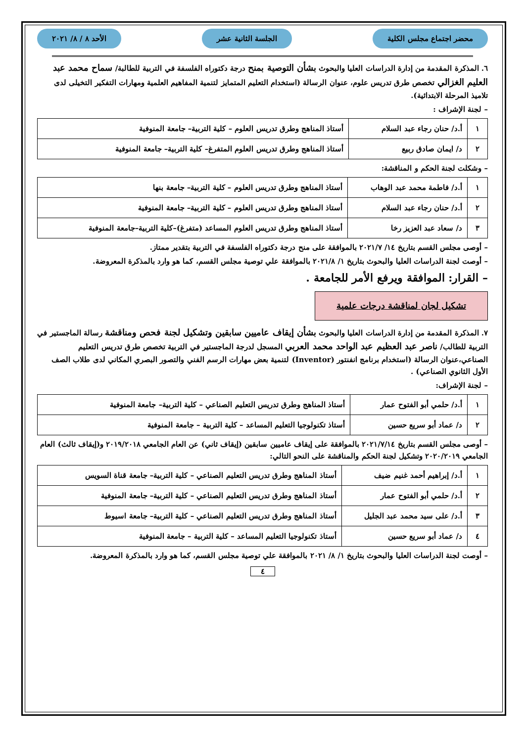محضر اجتماع مجلس الكلية الجلسة الثانية عشر الأحد ٨ / ٨/ ٢٠٢١
٦. المذكرة المقدمة من إدارة الدراسات العليا والبحوث بشأن التوصية بمنح درجة دكتوراه الفلسفة في التربية للطالبة/ سماح محمد عبد العليم الغزالي تخصص طرق تدريس علوم، عنوان الرسالة (استخدام التعليم المتمايز لتنمية المفاهيم العلمية ومهارات التفكير التخيلى لدى تلاميذ المرحلة الابتدائية).
– لجنة الإشراف :
| ١ | أ.د/ حنان رجاء عبد السلام | أستاذ المناهج وطرق تدريس العلوم – كلية التربية– جامعة المنوفية |
| ٢ | د/ ايمان صادق ربيع | أستاذ المناهج وطرق تدريس العلوم المتفرغ– كلية التربية– جامعة المنوفية |
– وشكلت لجنة الحكم و المناقشة:
| ١ | أ.د/ فاطمة محمد عبد الوهاب | أستاذ المناهج وطرق تدريس العلوم – كلية التربية– جامعة بنها |
| ٢ | أ.د/ حنان رجاء عبد السلام | أستاذ المناهج وطرق تدريس العلوم – كلية التربية– جامعة المنوفية |
| ٣ | د/ سعاد عبد العزيز رخا | أستاذ المناهج وطرق تدريس العلوم المساعد (متفرغ)–كلية التربية–جامعة المنوفية |
– أوصى مجلس القسم بتاريخ ١٤/ ٢٠٢١/٧ بالموافقة على منح درجة دكتوراه الفلسفة في التربية بتقدير ممتاز.
– أوصت لجنة الدراسات العليا والبحوث بتاريخ ١/ ٢٠٢١/٨ بالموافقة علي توصية مجلس القسم، كما هو وارد بالمذكرة المعروضة.
– القرار: الموافقة ويرفع الأمر للجامعة .
تشكيل لجان لمناقشة درجات علمية
٧. المذكرة المقدمة من إدارة الدراسات العليا والبحوث بشأن إيقاف عاميين سابقين وتشكيل لجنة فحص ومناقشة رسالة الماجستير في التربية للطالب/ ناصر عبد العظيم عبد الواحد محمد العربي المسجل لدرجة الماجستير في التربية تخصص طرق تدريس التعليم الصناعي،عنوان الرسالة (استخدام برنامج انفنتور (Inventor) لتنمية بعض مهارات الرسم الفني والتصور البصري المكاني لدى طلاب الصف الأول الثانوي الصناعي) .
– لجنة الإشراف:
| ١ | أ.د/ حلمي أبو الفتوح عمار | أستاذ المناهج وطرق تدريس التعليم الصناعي – كلية التربية– جامعة المنوفية |
| ٢ | د/ عماد أبو سريع حسين | أستاذ تكنولوجيا التعليم المساعد – كلية التربية – جامعة المنوفية |
– أوصى مجلس القسم بتاريخ ٢٠٢١/٧/١٤ بالموافقة على إيقاف عاميين سابقين (إيقاف ثاني) عن العام الجامعي ٢٠١٩/٢٠١٨ و(إيقاف ثالث) العام الجامعي ٢٠٢٠/٢٠١٩ وتشكيل لجنة الحكم والمناقشة على النحو التالي:
| ١ | أ.د/ إبراهيم أحمد غنيم ضيف | أستاذ المناهج وطرق تدريس التعليم الصناعي – كلية التربية– جامعة قناة السويس |
| ٢ | أ.د/ حلمي أبو الفتوح عمار | أستاذ المناهج وطرق تدريس التعليم الصناعي – كلية التربية– جامعة المنوفية |
| ٣ | أ.د/ على سيد محمد عبد الجليل | أستاذ المناهج وطرق تدريس التعليم الصناعي – كلية التربية– جامعة اسيوط |
| ٤ | د/ عماد أبو سريع حسين | أستاذ تكنولوجيا التعليم المساعد – كلية التربية – جامعة المنوفية |
– أوصت لجنة الدراسات العليا والبحوث بتاريخ ١/ ٨/ ٢٠٢١ بالموافقة علي توصية مجلس القسم، كما هو وارد بالمذكرة المعروضة.
٤